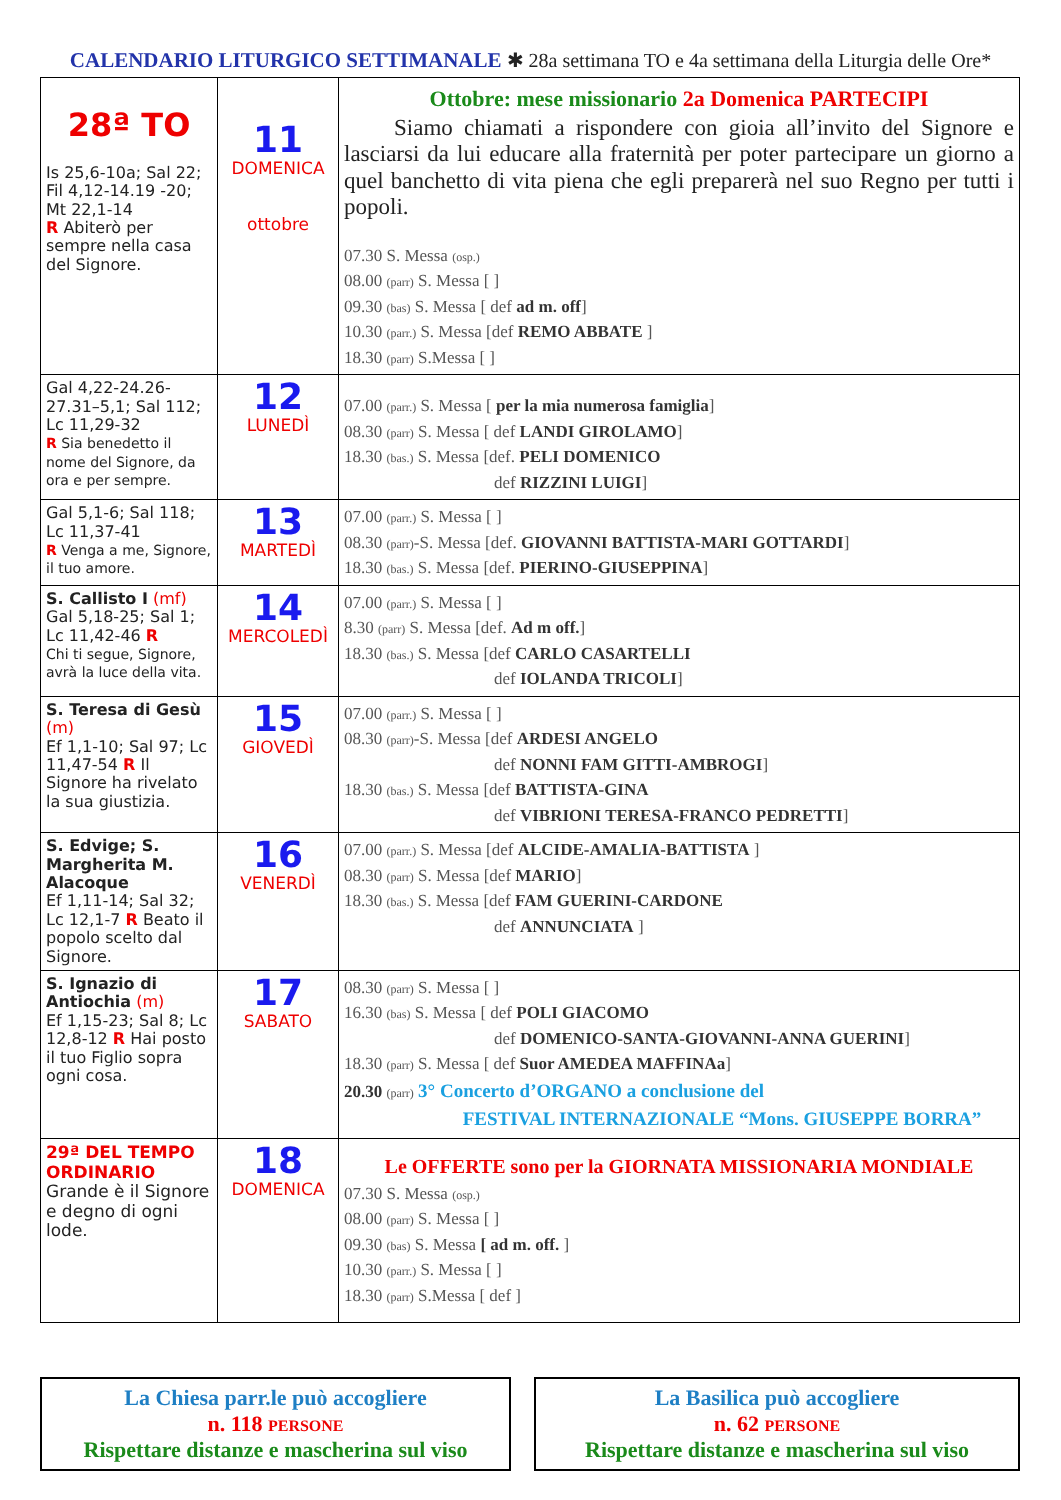CALENDARIO LITURGICO SETTIMANALE ✱ 28a settimana TO e 4a settimana della Liturgia delle Ore*
| 28ª TO Is 25,6-10a; Sal 22; Fil 4,12-14.19 -20; Mt 22,1-14 R Abiterò per sempre nella casa del Signore. | 11 DOMENICA ottobre | Ottobre: mese missionario 2a Domenica PARTECIPI Siamo chiamati a rispondere con gioia all’invito del Signore e lasciarsi da lui educare alla fraternità per poter partecipare un giorno a quel banchetto di vita piena che egli preparerà nel suo Regno per tutti i popoli. 07.30 S. Messa (osp.) 08.00 (parr) S. Messa [ ] 09.30 (bas) S. Messa [ def ad m. off ] 10.30 (parr.) S. Messa [def REMO ABBATE ] 18.30 (parr) S.Messa [ ] |
| Gal 4,22-24.26-27.31–5,1; Sal 112; Lc 11,29-32 R Sia benedetto il nome del Signore, da ora e per sempre. | 12 LUNEDÌ | 07.00 (parr.) S. Messa [ per la mia numerosa famiglia ] 08.30 (parr) S. Messa [ def LANDI GIROLAMO ] 18.30 (bas.) S. Messa [def. PELI DOMENICO def RIZZINI LUIGI ] |
| Gal 5,1-6; Sal 118; Lc 11,37-41 R Venga a me, Signore, il tuo amore. | 13 MARTEDÌ | 07.00 (parr.) S. Messa [ ] 08.30 (parr) -S. Messa [def. GIOVANNI BATTISTA-MARI GOTTARDI ] 18.30 (bas.) S. Messa [def. PIERINO-GIUSEPPINA ] |
| S. Callisto I (mf) Gal 5,18-25; Sal 1; Lc 11,42-46 R Chi ti segue, Signore, avrà la luce della vita. | 14 MERCOLEDÌ | 07.00 (parr.) S. Messa [ ] 8.30 (parr) S. Messa [def. Ad m off. ] 18.30 (bas.) S. Messa [def CARLO CASARTELLI def IOLANDA TRICOLI ] |
| S. Teresa di Gesù (m) Ef 1,1-10; Sal 97; Lc 11,47-54 R Il Signore ha rivelato la sua giustizia. | 15 GIOVEDÌ | 07.00 (parr.) S. Messa [ ] 08.30 (parr) -S. Messa [def ARDESI ANGELO def NONNI FAM GITTI-AMBROGI ] 18.30 (bas.) S. Messa [def BATTISTA-GINA def VIBRIONI TERESA-FRANCO PEDRETTI ] |
| S. Edvige; S. Margherita M. Alacoque Ef 1,11-14; Sal 32; Lc 12,1-7 R Beato il popolo scelto dal Signore. | 16 VENERDÌ | 07.00 (parr.) S. Messa [def ALCIDE-AMALIA-BATTISTA ] 08.30 (parr) S. Messa [def MARIO ] 18.30 (bas.) S. Messa [def FAM GUERINI-CARDONE def ANNUNCIATA ] |
| S. Ignazio di Antiochia (m) Ef 1,15-23; Sal 8; Lc 12,8-12 R Hai posto il tuo Figlio sopra ogni cosa. | 17 SABATO | 08.30 (parr) S. Messa [ ] 16.30 (bas) S. Messa [ def POLI GIACOMO def DOMENICO-SANTA-GIOVANNI-ANNA GUERINI ] 18.30 (parr) S. Messa [ def Suor AMEDEA MAFFINAa ] 20.30 (parr) 3° Concerto d’ORGANO a conclusione del FESTIVAL INTERNAZIONALE “Mons. GIUSEPPE BORRA” |
| 29ª DEL TEMPO ORDINARIO Grande è il Signore e degno di ogni lode. | 18 DOMENICA | Le OFFERTE sono per la GIORNATA MISSIONARIA MONDIALE 07.30 S. Messa (osp.) 08.00 (parr) S. Messa [ ] 09.30 (bas) S. Messa [ ad m. off. ] 10.30 (parr.) S. Messa [ ] 18.30 (parr) S.Messa [ def ] |
La Chiesa parr.le può accogliere
n. 118 PERSONE
Rispettare distanze e mascherina sul viso
La Basilica può accogliere
n. 62 PERSONE
Rispettare distanze e mascherina sul viso